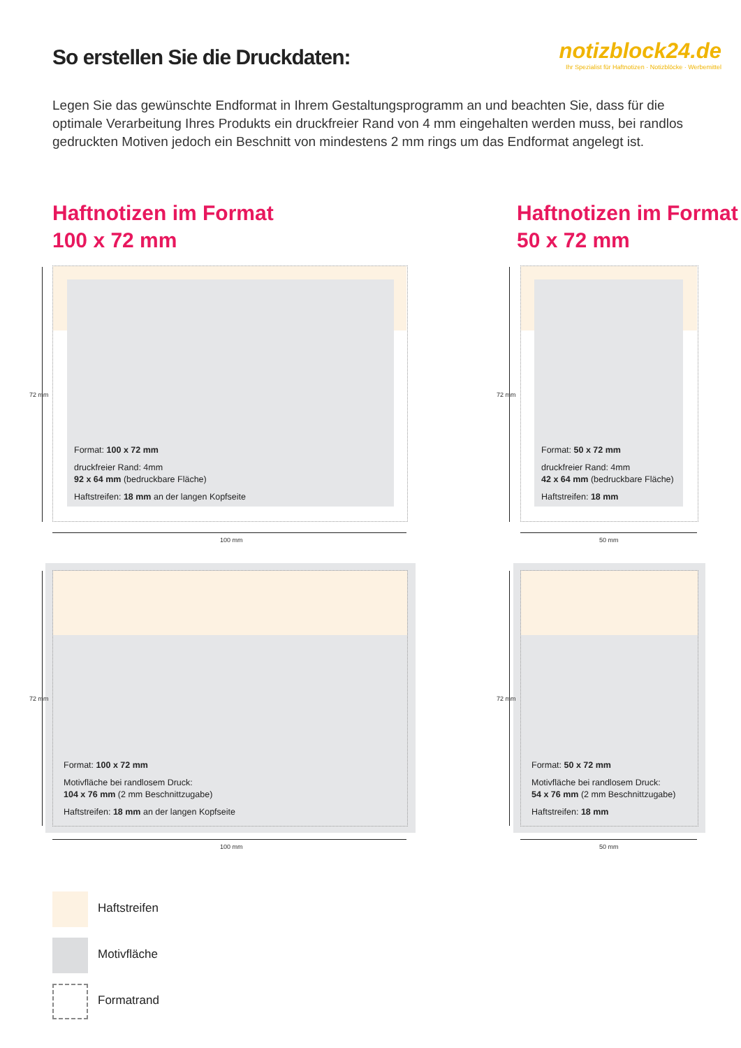So erstellen Sie die Druckdaten:
notizblock24.de
Ihr Spezialist für Haftnotizen · Notizblöcke · Werbemittel
Legen Sie das gewünschte Endformat in Ihrem Gestaltungsprogramm an und beachten Sie, dass für die optimale Verarbeitung Ihres Produkts ein druckfreier Rand von 4 mm eingehalten werden muss, bei randlos gedruckten Motiven jedoch ein Beschnitt von mindestens 2 mm rings um das Endformat angelegt ist.
Haftnotizen im Format
100 x 72 mm
Haftnotizen im Format
50 x 72 mm
Format: 100 x 72 mm
druckfreier Rand: 4mm
92 x 64 mm (bedruckbare Fläche)
Haftstreifen: 18 mm an der langen Kopfseite
72 mm
100 mm
Format: 50 x 72 mm
druckfreier Rand: 4mm
42 x 64 mm (bedruckbare Fläche)
Haftstreifen: 18 mm
72 mm
50 mm
Format: 100 x 72 mm
Motivfläche bei randlosem Druck:
104 x 76 mm (2 mm Beschnittzugabe)
Haftstreifen: 18 mm an der langen Kopfseite
72 mm
100 mm
Format: 50 x 72 mm
Motivfläche bei randlosem Druck:
54 x 76 mm (2 mm Beschnittzugabe)
Haftstreifen: 18 mm
72 mm
50 mm
Haftstreifen
Motivfläche
Formatrand